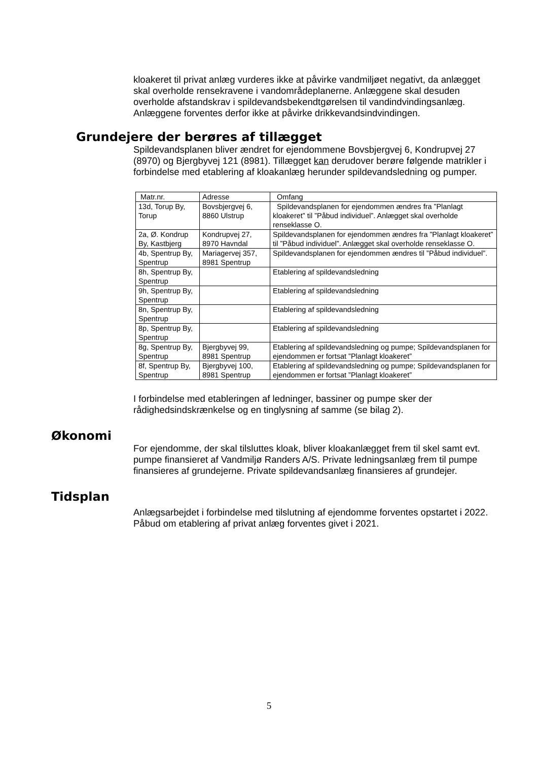kloakeret til privat anlæg vurderes ikke at påvirke vandmiljøet negativt, da anlægget skal overholde rensekravene i vandområdeplanerne. Anlæggene skal desuden overholde afstandskrav i spildevandsbekendtgørelsen til vandindvindingsanlæg. Anlæggene forventes derfor ikke at påvirke drikkevandsindvindingen.
Grundejere der berøres af tillægget
Spildevandsplanen bliver ændret for ejendommene Bovsbjergvej 6, Kondrupvej 27 (8970) og Bjergbyvej 121 (8981). Tillægget kan derudover berøre følgende matrikler i forbindelse med etablering af kloakanlæg herunder spildevandsledning og pumper.
| Matr.nr. | Adresse | Omfang |
| --- | --- | --- |
| 13d, Torup By, Torup | Bovsbjergvej 6, 8860 Ulstrup | Spildevandsplanen for ejendommen ændres fra ”Planlagt kloakeret” til ”Påbud individuel”. Anlægget skal overholde renseklasse O. |
| 2a, Ø. Kondrup By, Kastbjerg | Kondrupvej 27, 8970 Havndal | Spildevandsplanen for ejendommen ændres fra ”Planlagt kloakeret” til ”Påbud individuel”. Anlægget skal overholde renseklasse O. |
| 4b, Spentrup By, Spentrup | Mariagervej 357, 8981 Spentrup | Spildevandsplanen for ejendommen ændres til ”Påbud individuel”. |
| 8h, Spentrup By, Spentrup | | Etablering af spildevandsledning |
| 9h, Spentrup By, Spentrup | | Etablering af spildevandsledning |
| 8n, Spentrup By, Spentrup | | Etablering af spildevandsledning |
| 8p, Spentrup By, Spentrup | | Etablering af spildevandsledning |
| 8g, Spentrup By, Spentrup | Bjergbyvej 99, 8981 Spentrup | Etablering af spildevandsledning og pumpe; Spildevandsplanen for ejendommen er fortsat ”Planlagt kloakeret” |
| 8f, Spentrup By, Spentrup | Bjergbyvej 100, 8981 Spentrup | Etablering af spildevandsledning og pumpe; Spildevandsplanen for ejendommen er fortsat ”Planlagt kloakeret” |
I forbindelse med etableringen af ledninger, bassiner og pumpe sker der rådighedsindskrænkelse og en tinglysning af samme (se bilag 2).
Økonomi
For ejendomme, der skal tilsluttes kloak, bliver kloakanlægget frem til skel samt evt. pumpe finansieret af Vandmiljø Randers A/S. Private ledningsanlæg frem til pumpe finansieres af grundejerne. Private spildevandsanlæg finansieres af grundejer.
Tidsplan
Anlægsarbejdet i forbindelse med tilslutning af ejendomme forventes opstartet i 2022. Påbud om etablering af privat anlæg forventes givet i 2021.
5